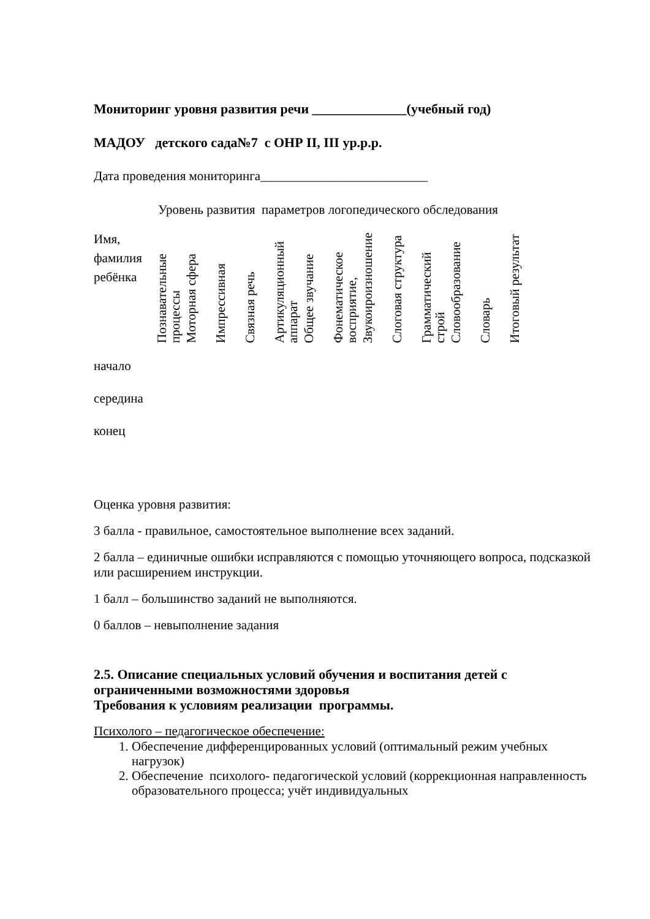Мониторинг уровня развития речи ______________(учебный год)
МАДОУ детского сада№7 с ОНР II, III ур.р.р.
Дата проведения мониторинга__________________________
Уровень развития параметров логопедического обследования
| Имя, фамилия ребёнка | Познавательные процессы | Моторная сфера | Импрессивная | Связная речь | Артикуляционный аппарат | Общее звучание | Фонематическое восприятие, | Звукоироизношение | Слоговая структура | Грамматический строй | Словообразование | Словарь | Итоговый результат |
| начало | | | | | | | | | | | | | |
| середина | | | | | | | | | | | | | |
| конец | | | | | | | | | | | | | |
Оценка уровня развития:
3 балла - правильное, самостоятельное выполнение всех заданий.
2 балла – единичные ошибки исправляются с помощью уточняющего вопроса, подсказкой или расширением инструкции.
1 балл – большинство заданий не выполняются.
0 баллов – невыполнение задания
2.5. Описание специальных условий обучения и воспитания детей с ограниченными возможностями здоровья
Требования к условиям реализации программы.
Психолого – педагогическое обеспечение:
1. Обеспечение дифференцированных условий (оптимальный режим учебных нагрузок)
2. Обеспечение психолого- педагогической условий (коррекционная направленность образовательного процесса; учёт индивидуальных